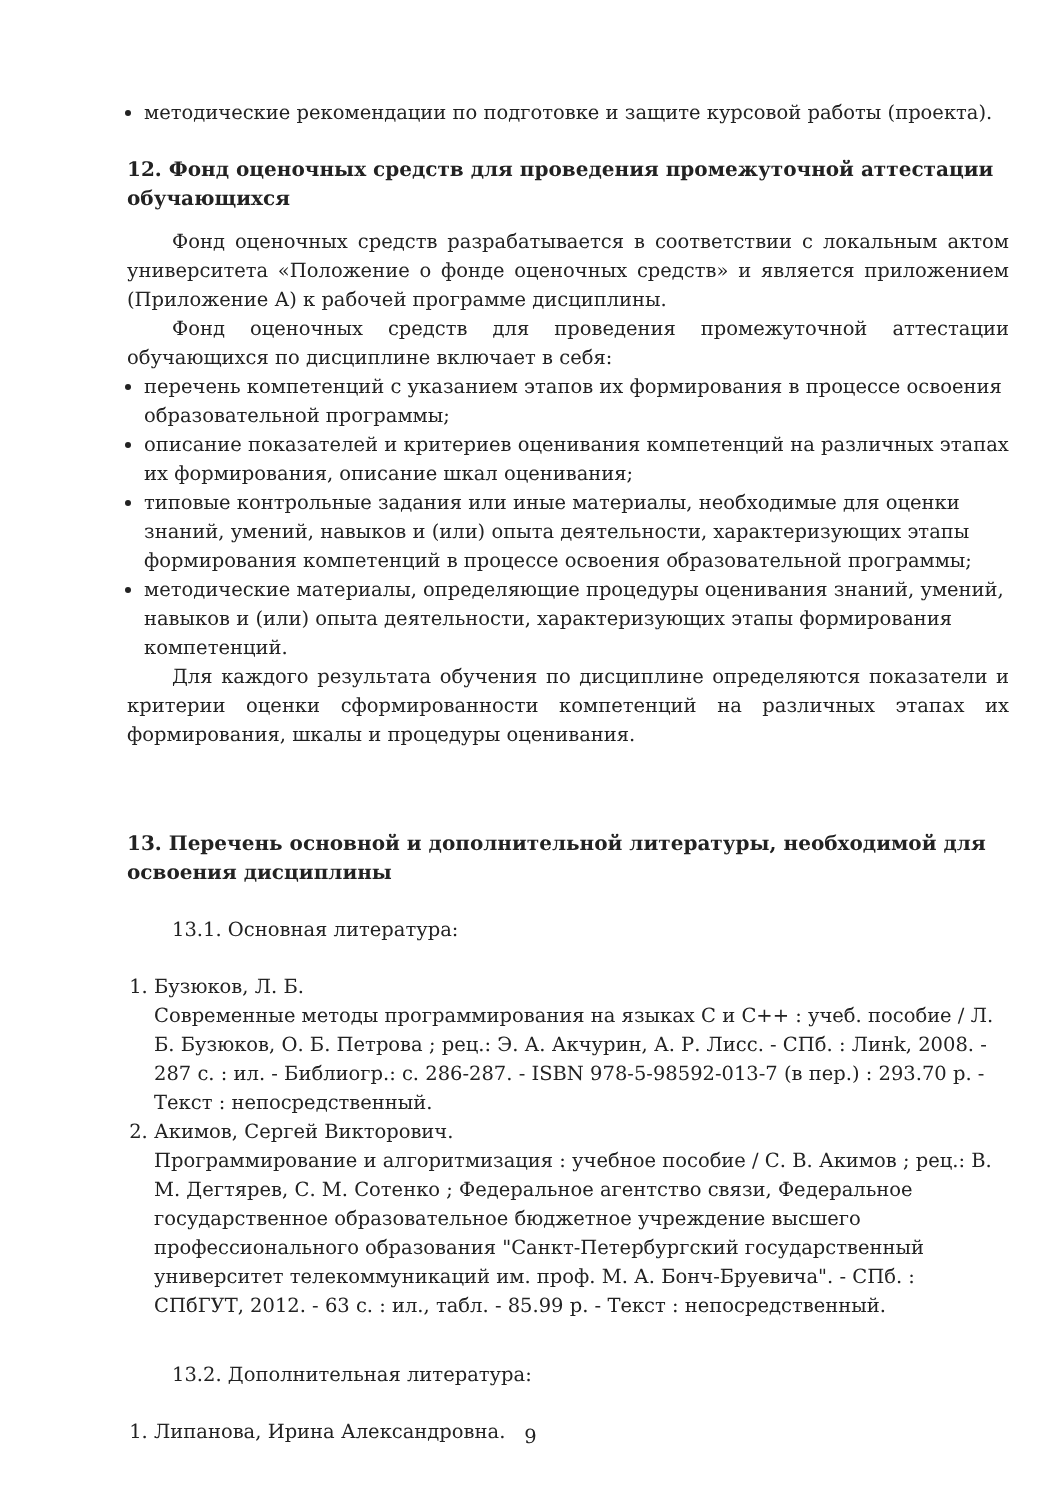методические рекомендации по подготовке и защите курсовой работы (проекта).
12. Фонд оценочных средств для проведения промежуточной аттестации обучающихся
Фонд оценочных средств разрабатывается в соответствии с локальным актом университета «Положение о фонде оценочных средств» и является приложением (Приложение А) к рабочей программе дисциплины.
Фонд оценочных средств для проведения промежуточной аттестации обучающихся по дисциплине включает в себя:
перечень компетенций с указанием этапов их формирования в процессе освоения образовательной программы;
описание показателей и критериев оценивания компетенций на различных этапах их формирования, описание шкал оценивания;
типовые контрольные задания или иные материалы, необходимые для оценки знаний, умений, навыков и (или) опыта деятельности, характеризующих этапы формирования компетенций в процессе освоения образовательной программы;
методические материалы, определяющие процедуры оценивания знаний, умений, навыков и (или) опыта деятельности, характеризующих этапы формирования компетенций.
Для каждого результата обучения по дисциплине определяются показатели и критерии оценки сформированности компетенций на различных этапах их формирования, шкалы и процедуры оценивания.
13. Перечень основной и дополнительной литературы, необходимой для освоения дисциплины
13.1. Основная литература:
1. Бузюков, Л. Б.
Современные методы программирования на языках C и C++ : учеб. пособие / Л. Б. Бузюков, О. Б. Петрова ; рец.: Э. А. Акчурин, А. Р. Лисс. - СПб. : Линk, 2008. - 287 с. : ил. - Библиогр.: с. 286-287. - ISBN 978-5-98592-013-7 (в пер.) : 293.70 р. - Текст : непосредственный.
2. Акимов, Сергей Викторович.
Программирование и алгоритмизация : учебное пособие / С. В. Акимов ; рец.: В. М. Дегтярев, С. М. Сотенко ; Федеральное агентство связи, Федеральное государственное образовательное бюджетное учреждение высшего профессионального образования "Санкт-Петербургский государственный университет телекоммуникаций им. проф. М. А. Бонч-Бруевича". - СПб. : СПбГУТ, 2012. - 63 с. : ил., табл. - 85.99 р. - Текст : непосредственный.
13.2. Дополнительная литература:
1. Липанова, Ирина Александровна.
9